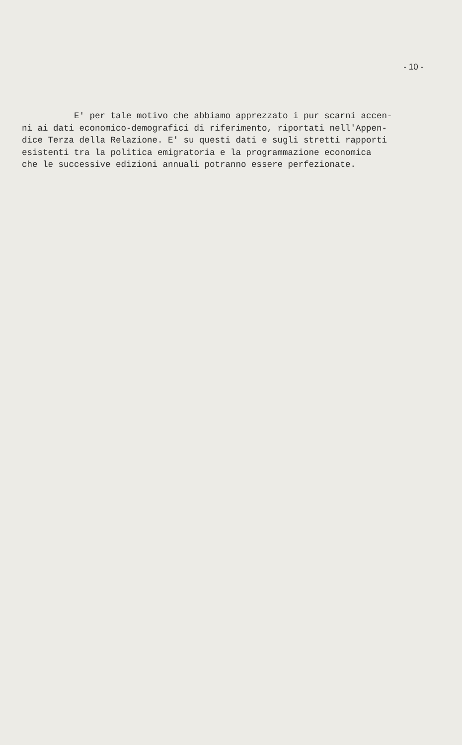- 10 -
E' per tale motivo che abbiamo apprezzato i pur scarni accen- ni ai dati economico-demografici di riferimento, riportati nell'Appen- dice Terza della Relazione. E' su questi dati e sugli stretti rapporti esistenti tra la politica emigratoria e la programmazione economica che le successive edizioni annuali potranno essere perfezionate.